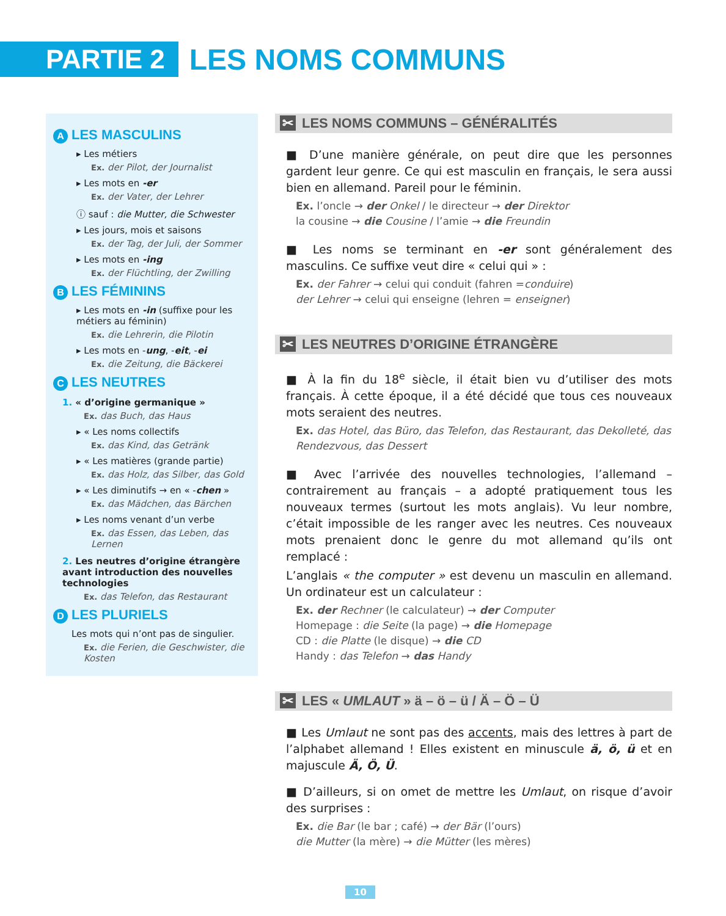PARTIE 2
LES NOMS COMMUNS
A LES MASCULINS
▸ Les métiers
Ex. der Pilot, der Journalist
▸ Les mots en -er
Ex. der Vater, der Lehrer
ⓘ sauf : die Mutter, die Schwester
▸ Les jours, mois et saisons
Ex. der Tag, der Juli, der Sommer
▸ Les mots en -ing
Ex. der Flüchtling, der Zwilling
B LES FÉMININS
▸ Les mots en -in (suffixe pour les métiers au féminin)
Ex. die Lehrerin, die Pilotin
▸ Les mots en -ung, -eit, -ei
Ex. die Zeitung, die Bäckerei
C LES NEUTRES
1. « d’origine germanique »
Ex. das Buch, das Haus
▸ « Les noms collectifs
Ex. das Kind, das Getränk
▸ « Les matières (grande partie)
Ex. das Holz, das Silber, das Gold
▸ « Les diminutifs → en « -chen »
Ex. das Mädchen, das Bärchen
▸ Les noms venant d’un verbe
Ex. das Essen, das Leben, das Lernen
2. Les neutres d’origine étrangère avant introduction des nouvelles technologies
Ex. das Telefon, das Restaurant
D LES PLURIELS
Les mots qui n’ont pas de singulier.
Ex. die Ferien, die Geschwister, die Kosten
✂ LES NOMS COMMUNS – GÉNÉRALITÉS
■ D’une manière générale, on peut dire que les personnes gardent leur genre. Ce qui est masculin en français, le sera aussi bien en allemand. Pareil pour le féminin.
Ex. l’oncle → der Onkel / le directeur → der Direktor
la cousine → die Cousine / l’amie → die Freundin
■ Les noms se terminant en -er sont généralement des masculins. Ce suffixe veut dire « celui qui » :
Ex. der Fahrer → celui qui conduit (fahren =conduire)
der Lehrer → celui qui enseigne (lehren = enseigner)
✂ LES NEUTRES D’ORIGINE ÉTRANGÈRE
■ À la fin du 18<sup>e</sup> siècle, il était bien vu d’utiliser des mots français. À cette époque, il a été décidé que tous ces nouveaux mots seraient des neutres.
Ex. das Hotel, das Büro, das Telefon, das Restaurant, das Dekolleté, das Rendezvous, das Dessert
■ Avec l’arrivée des nouvelles technologies, l’allemand – contrairement au français – a adopté pratiquement tous les nouveaux termes (surtout les mots anglais). Vu leur nombre, c’était impossible de les ranger avec les neutres. Ces nouveaux mots prenaient donc le genre du mot allemand qu’ils ont remplacé :
L’anglais « the computer » est devenu un masculin en allemand. Un ordinateur est un calculateur :
Ex. der Rechner (le calculateur) → der Computer
Homepage : die Seite (la page) → die Homepage
CD : die Platte (le disque) → die CD
Handy : das Telefon → das Handy
✂ LES « UMLAUT » ä – ö – ü / Ä – Ö – Ü
■ Les Umlaut ne sont pas des accents, mais des lettres à part de l’alphabet allemand ! Elles existent en minuscule ä, ö, ü et en majuscule Ä, Ö, Ü.
■ D’ailleurs, si on omet de mettre les Umlaut, on risque d’avoir des surprises :
Ex. die Bar (le bar ; café) → der Bär (l’ours)
die Mutter (la mère) → die Mütter (les mères)
10